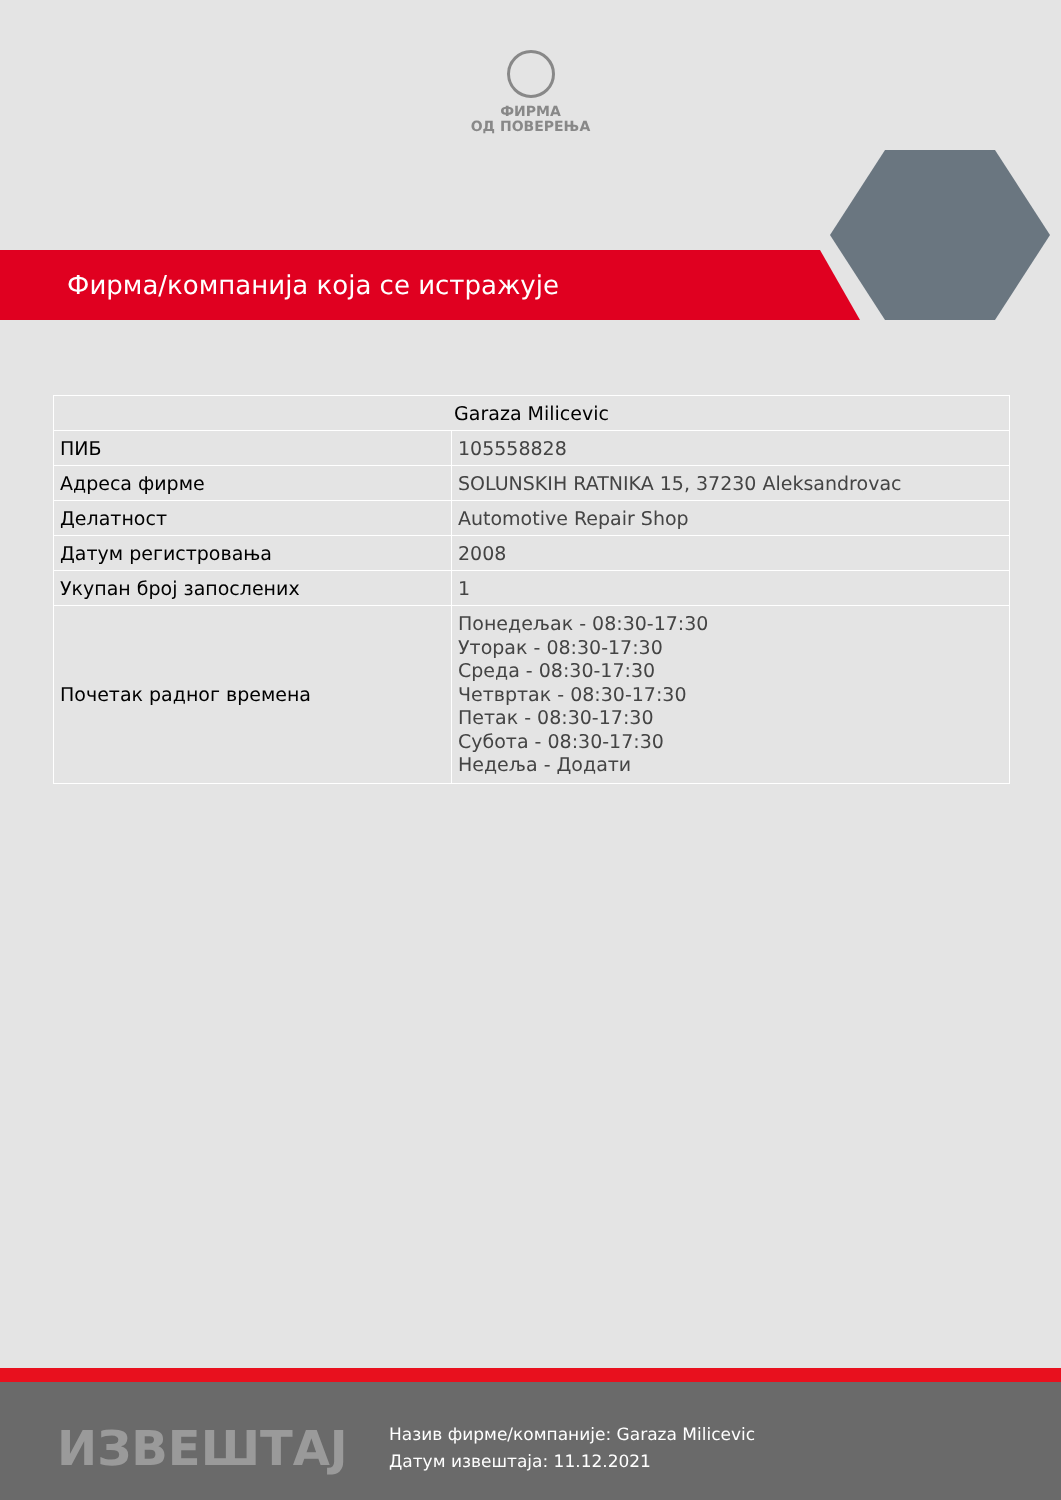ФИРМА
ОД ПОВЕРЕЊА
Фирма/компанија која се истражује
| Garaza Milicevic | |
| --- | --- |
| ПИБ | 105558828 |
| Адреса фирме | SOLUNSKIH RATNIKA 15, 37230 Aleksandrovac |
| Делатност | Automotive Repair Shop |
| Датум регистровања | 2008 |
| Укупан број запослених | 1 |
| Почетак радног времена | Понедељак - 08:30-17:30 Уторак - 08:30-17:30 Среда - 08:30-17:30 Четвртак - 08:30-17:30 Петак - 08:30-17:30 Субота - 08:30-17:30 Недеља - Додати |
ИЗВЕШТАЈ
Назив фирме/компаније: Garaza Milicevic
Датум извештаја: 11.12.2021